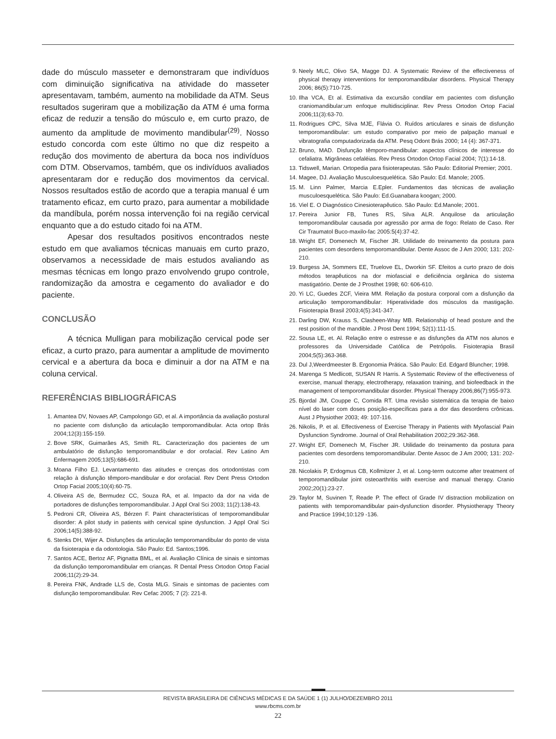dade do músculo masseter e demonstraram que indivíduos com diminuição significativa na atividade do masseter apresentavam, também, aumento na mobilidade da ATM. Seus resultados sugeriram que a mobilização da ATM é uma forma eficaz de reduzir a tensão do músculo e, em curto prazo, de aumento da amplitude de movimento mandibular<sup>(29)</sup>. Nosso estudo concorda com este último no que diz respeito a redução dos movimento de abertura da boca nos indivíduos com DTM. Observamos, também, que os indivíduos avaliados apresentaram dor e redução dos movimentos da cervical. Nossos resultados estão de acordo que a terapia manual é um tratamento eficaz, em curto prazo, para aumentar a mobilidade da mandíbula, porém nossa intervenção foi na região cervical enquanto que a do estudo citado foi na ATM.
Apesar dos resultados positivos encontrados neste estudo em que avaliamos técnicas manuais em curto prazo, observamos a necessidade de mais estudos avaliando as mesmas técnicas em longo prazo envolvendo grupo controle, randomização da amostra e cegamento do avaliador e do paciente.
CONCLUSÃO
A técnica Mulligan para mobilização cervical pode ser eficaz, a curto prazo, para aumentar a amplitude de movimento cervical e a abertura da boca e diminuir a dor na ATM e na coluna cervical.
REFERÊNCIAS BIBLIOGRÁFICAS
1. Amantea DV, Novaes AP, Campolongo GD, et al. A importância da avaliação postural no paciente com disfunção da articulação temporomandibular. Acta ortop Brás 2004;12(3):155-159.
2. Bove SRK, Guimarães AS, Smith RL. Caracterização dos pacientes de um ambulatório de disfunção temporomandibular e dor orofacial. Rev Latino Am Enfermagem 2005;13(5):686-691.
3. Moana Filho EJ. Levantamento das atitudes e crenças dos ortodontistas com relação à disfunção têmporo-mandibular e dor orofacial. Rev Dent Press Ortodon Ortop Facial 2005;10(4):60-75.
4. Oliveira AS de, Bermudez CC, Souza RA, et al. Impacto da dor na vida de portadores de disfunções temporomandibular. J Appl Oral Sci 2003; 11(2):138-43.
5. Pedroni CR, Oliveira AS, Bérzen F. Paint characterísticas of temporomandibular disorder: A pilot study in patients with cervical spine dysfunction. J Appl Oral Sci 2006;14(5):388-92.
6. Stenks DH, Wijer A. Disfunções da articulação temporomandibular do ponto de vista da fisioterapia e da odontologia. São Paulo: Ed. Santos;1996.
7. Santos ACE, Bertoz AF, Pignatta BML, et al. Avaliação Clínica de sinais e sintomas da disfunção temporomandibular em crianças. R Dental Press Ortodon Ortop Facial 2006;11(2):29-34.
8. Pereira FNK, Andrade LLS de, Costa MLG. Sinais e sintomas de pacientes com disfunção temporomandibular. Rev Cefac 2005; 7 (2): 221-8.
9. Neely MLC, Olivo SA, Magge DJ. A Systematic Review of the effectiveness of physical therapy interventions for temporomandibular disordens. Physical Therapy 2006; 86(5):710-725.
10. Ilha VCA, Et al. Estimativa da excursão condilar em pacientes com disfunção craniomandibular:um enfoque multidisciplinar. Rev Press Ortodon Ortop Facial 2006;11(3):63-70.
11. Rodrigues CPC, Silva MJE, Flávia O. Ruídos articulares e sinais de disfunção temporomandibular: um estudo comparativo por meio de palpação manual e vibratografia computadorizada da ATM. Pesq Odont Brás 2000; 14 (4): 367-371.
12. Bruno, MAD. Disfunção têmporo-mandibular: aspectos clínicos de interesse do cefaliatra. Migrâneas cefaléias. Rev Press Ortodon Ortop Facial 2004; 7(1):14-18.
13. Tidswell, Marian. Ortopedia para fisioterapeutas. São Paulo: Editorial Premier; 2001.
14. Magee, DJ. Avaliação Musculoesquelética. São Paulo: Ed. Manole; 2005.
15. M. Linn Palmer, Marcia E.Epler. Fundamentos das técnicas de avaliação musculoesquelética. São Paulo: Ed.Guanabara koogan; 2000.
16. Viel E. O Diagnóstico Cinesioterapêutico. São Paulo: Ed.Manole; 2001.
17. Pereira Junior FB, Tunes RS, Silva ALR. Anquilose da articulação temporomandibular causada por agressão por arma de fogo: Relato de Caso. Rer Cir Traumatol Buco-maxilo-fac 2005:5(4):37-42.
18. Wright EF, Domenech M, Fischer JR. Utilidade do treinamento da postura para pacientes com desordens temporomandibular. Dente Assoc de J Am 2000; 131: 202-210.
19. Burgess JA, Sommers EE, Truelove EL, Dworkin SF. Efeitos a curto prazo de dois métodos terapêuticos na dor miofascial e deficiência orgânica do sistema mastigatório. Dente de J Prosthet 1998; 60: 606-610.
20. Yi LC, Guedes ZCF, Vieira MM. Relação da postura corporal com a disfunção da articulação temporomandibular: Hiperatividade dos músculos da mastigação. Fisioterapia Brasil 2003;4(5):341-347.
21. Darling DW, Krauss S, Clasheen-Wray MB. Relationship of head posture and the rest position of the mandible. J Prost Dent 1994; 52(1):111-15.
22. Sousa LE, et. Al. Relação entre o estresse e as disfunções da ATM nos alunos e professores da Universidade Católica de Petrópolis. Fisioterapia Brasil 2004;5(5):363-368.
23. Dul J,Weerdmeester B. Ergonomia Prática. São Paulo: Ed. Edgard Bluncher; 1998.
24. Marenga S Medlicott, SUSAN R Harris. A Systematic Review of the effectiveness of exercise, manual therapy, electrotherapy, relaxation training, and biofeedback in the management of temporomandibular disorder. Physical Therapy 2006;86(7):955-973.
25. Bjordal JM, Couppe C, Comida RT. Uma revisão sistemática da terapia de baixo nível do laser com doses posição-específicas para a dor das desordens crônicas. Aust J Physiother 2003; 49: 107-116.
26. Nikolis, P. et al. Effectiveness of Exercise Therapy in Patients with Myofascial Pain Dysfunction Syndrome. Journal of Oral Rehabilitation 2002;29:362-368.
27. Wright EF, Domenech M, Fischer JR. Utilidade do treinamento da postura para pacientes com desordens temporomandibular. Dente Assoc de J Am 2000; 131: 202-210.
28. Nicolakis P, Erdogmus CB, Kollmitzer J, et al. Long-term outcome after treatment of temporomandibular joint osteoarthritis with exercise and manual therapy. Cranio 2002;20(1):23-27.
29. Taylor M, Suvinen T, Reade P. The effect of Grade IV distraction mobilization on patients with temporomandibular pain-dysfunction disorder. Physiotherapy Theory and Practice 1994;10:129 -136.
REVISTA BRASILEIRA DE CIÊNCIAS MÉDICAS E DA SAÚDE 1 (1) JULHO/DEZEMBRO 2011
www.rbcms.com.br
22